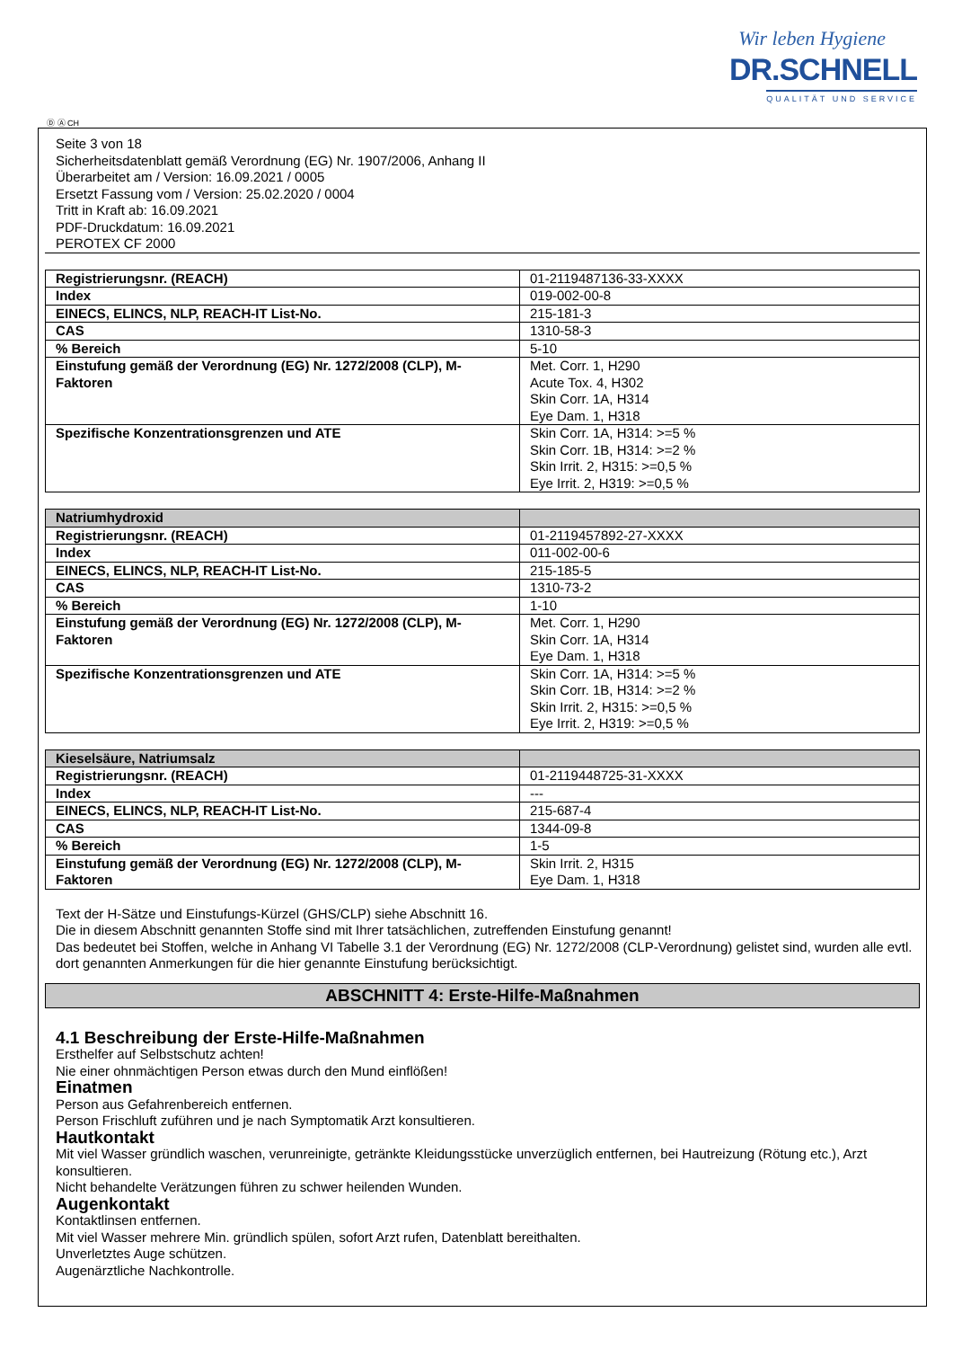Wir leben Hygiene
DR.SCHNELL
QUALITÄT UND SERVICE
Ⓓ Ⓐ CH
Seite 3 von 18
Sicherheitsdatenblatt gemäß Verordnung (EG) Nr. 1907/2006, Anhang II
Überarbeitet am / Version: 16.09.2021 / 0005
Ersetzt Fassung vom / Version: 25.02.2020 / 0004
Tritt in Kraft ab: 16.09.2021
PDF-Druckdatum: 16.09.2021
PEROTEX CF 2000
| Registrierungsnr. (REACH) | 01-2119487136-33-XXXX |
| Index | 019-002-00-8 |
| EINECS, ELINCS, NLP, REACH-IT List-No. | 215-181-3 |
| CAS | 1310-58-3 |
| % Bereich | 5-10 |
| Einstufung gemäß der Verordnung (EG) Nr. 1272/2008 (CLP), M-Faktoren | Met. Corr. 1, H290 Acute Tox. 4, H302 Skin Corr. 1A, H314 Eye Dam. 1, H318 |
| Spezifische Konzentrationsgrenzen und ATE | Skin Corr. 1A, H314: >=5 % Skin Corr. 1B, H314: >=2 % Skin Irrit. 2, H315: >=0,5 % Eye Irrit. 2, H319: >=0,5 % |
| Natriumhydroxid | |
| Registrierungsnr. (REACH) | 01-2119457892-27-XXXX |
| Index | 011-002-00-6 |
| EINECS, ELINCS, NLP, REACH-IT List-No. | 215-185-5 |
| CAS | 1310-73-2 |
| % Bereich | 1-10 |
| Einstufung gemäß der Verordnung (EG) Nr. 1272/2008 (CLP), M-Faktoren | Met. Corr. 1, H290 Skin Corr. 1A, H314 Eye Dam. 1, H318 |
| Spezifische Konzentrationsgrenzen und ATE | Skin Corr. 1A, H314: >=5 % Skin Corr. 1B, H314: >=2 % Skin Irrit. 2, H315: >=0,5 % Eye Irrit. 2, H319: >=0,5 % |
| Kieselsäure, Natriumsalz | |
| Registrierungsnr. (REACH) | 01-2119448725-31-XXXX |
| Index | --- |
| EINECS, ELINCS, NLP, REACH-IT List-No. | 215-687-4 |
| CAS | 1344-09-8 |
| % Bereich | 1-5 |
| Einstufung gemäß der Verordnung (EG) Nr. 1272/2008 (CLP), M-Faktoren | Skin Irrit. 2, H315 Eye Dam. 1, H318 |
Text der H-Sätze und Einstufungs-Kürzel (GHS/CLP) siehe Abschnitt 16.
Die in diesem Abschnitt genannten Stoffe sind mit Ihrer tatsächlichen, zutreffenden Einstufung genannt!
Das bedeutet bei Stoffen, welche in Anhang VI Tabelle 3.1 der Verordnung (EG) Nr. 1272/2008 (CLP-Verordnung) gelistet sind, wurden alle evtl. dort genannten Anmerkungen für die hier genannte Einstufung berücksichtigt.
ABSCHNITT 4: Erste-Hilfe-Maßnahmen
4.1 Beschreibung der Erste-Hilfe-Maßnahmen
Ersthelfer auf Selbstschutz achten!
Nie einer ohnmächtigen Person etwas durch den Mund einflößen!
Einatmen
Person aus Gefahrenbereich entfernen.
Person Frischluft zuführen und je nach Symptomatik Arzt konsultieren.
Hautkontakt
Mit viel Wasser gründlich waschen, verunreinigte, getränkte Kleidungsstücke unverzüglich entfernen, bei Hautreizung (Rötung etc.), Arzt konsultieren.
Nicht behandelte Verätzungen führen zu schwer heilenden Wunden.
Augenkontakt
Kontaktlinsen entfernen.
Mit viel Wasser mehrere Min. gründlich spülen, sofort Arzt rufen, Datenblatt bereithalten.
Unverletztes Auge schützen.
Augenärztliche Nachkontrolle.